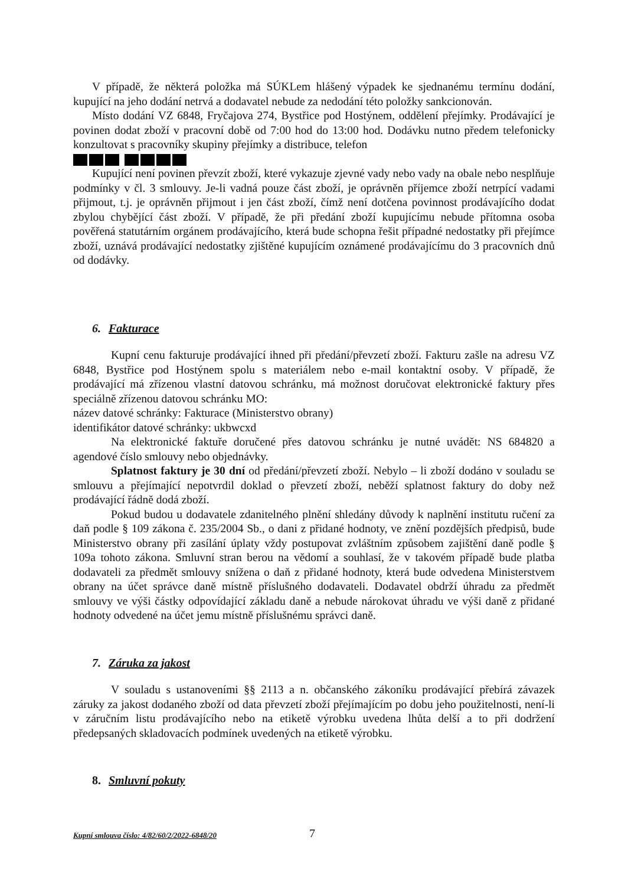V případě, že některá položka má SÚKLem hlášený výpadek ke sjednanému termínu dodání, kupující na jeho dodání netrvá a dodavatel nebude za nedodání této položky sankcionován.
Místo dodání VZ 6848, Fryčajova 274, Bystřice pod Hostýnem, oddělení přejímky. Prodávající je povinen dodat zboží v pracovní době od 7:00 hod do 13:00 hod. Dodávku nutno předem telefonicky konzultovat s pracovníky skupiny přejímky a distribuce, telefon
Kupující není povinen převzít zboží, které vykazuje zjevné vady nebo vady na obale nebo nesplňuje podmínky v čl. 3 smlouvy. Je-li vadná pouze část zboží, je oprávněn příjemce zboží netrpící vadami přijmout, t.j. je oprávněn přijmout i jen část zboží, čímž není dotčena povinnost prodávajícího dodat zbylou chybějící část zboží. V případě, že při předání zboží kupujícímu nebude přítomna osoba pověřená statutárním orgánem prodávajícího, která bude schopna řešit případné nedostatky při přejímce zboží, uznává prodávající nedostatky zjištěné kupujícím oznámené prodávajícímu do 3 pracovních dnů od dodávky.
6. Fakturace
Kupní cenu fakturuje prodávající ihned při předání/převzetí zboží. Fakturu zašle na adresu VZ 6848, Bystřice pod Hostýnem spolu s materiálem nebo e-mail kontaktní osoby. V případě, že prodávající má zřízenou vlastní datovou schránku, má možnost doručovat elektronické faktury přes speciálně zřízenou datovou schránku MO:
název datové schránky: Fakturace (Ministerstvo obrany)
identifikátor datové schránky: ukbwcxd
Na elektronické faktuře doručené přes datovou schránku je nutné uvádět: NS 684820 a agendové číslo smlouvy nebo objednávky.
Splatnost faktury je 30 dní od předání/převzetí zboží. Nebylo – li zboží dodáno v souladu se smlouvu a přejímající nepotvrdil doklad o převzetí zboží, neběží splatnost faktury do doby než prodávající řádně dodá zboží.
Pokud budou u dodavatele zdanitelného plnění shledány důvody k naplnění institutu ručení za daň podle § 109 zákona č. 235/2004 Sb., o dani z přidané hodnoty, ve znění pozdějších předpisů, bude Ministerstvo obrany při zasílání úplaty vždy postupovat zvláštním způsobem zajištění daně podle § 109a tohoto zákona. Smluvní stran berou na vědomí a souhlasí, že v takovém případě bude platba dodavateli za předmět smlouvy snížena o daň z přidané hodnoty, která bude odvedena Ministerstvem obrany na účet správce daně místně příslušného dodavateli. Dodavatel obdrží úhradu za předmět smlouvy ve výši částky odpovídající základu daně a nebude nárokovat úhradu ve výši daně z přidané hodnoty odvedené na účet jemu místně příslušnému správci daně.
7. Záruka za jakost
V souladu s ustanoveními §§ 2113 a n. občanského zákoníku prodávající přebírá závazek záruky za jakost dodaného zboží od data převzetí zboží přejímajícím po dobu jeho použitelnosti, není-li v záručním listu prodávajícího nebo na etiketě výrobku uvedena lhůta delší a to při dodržení předepsaných skladovacích podmínek uvedených na etiketě výrobku.
8. Smluvní pokuty
Kupní smlouva číslo: 4/82/60/2/2022-6848/20 7